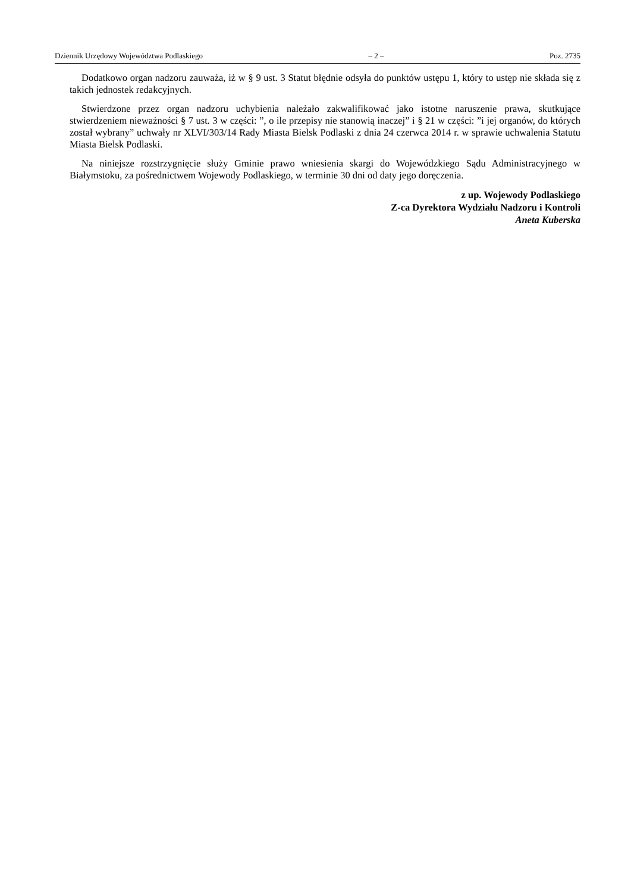Dziennik Urzędowy Województwa Podlaskiego – 2 – Poz. 2735
Dodatkowo organ nadzoru zauważa, iż w § 9 ust. 3 Statut błędnie odsyła do punktów ustępu 1, który to ustęp nie składa się z takich jednostek redakcyjnych.
Stwierdzone przez organ nadzoru uchybienia należało zakwalifikować jako istotne naruszenie prawa, skutkujące stwierdzeniem nieważności § 7 ust. 3 w części: ”, o ile przepisy nie stanowią inaczej” i § 21 w części: ”i jej organów, do których został wybrany” uchwały nr XLVI/303/14 Rady Miasta Bielsk Podlaski z dnia 24 czerwca 2014 r. w sprawie uchwalenia Statutu Miasta Bielsk Podlaski.
Na niniejsze rozstrzygnięcie służy Gminie prawo wniesienia skargi do Wojewódzkiego Sądu Administracyjnego w Białymstoku, za pośrednictwem Wojewody Podlaskiego, w terminie 30 dni od daty jego doręczenia.
z up. Wojewody Podlaskiego
Z-ca Dyrektora Wydziału Nadzoru i Kontroli
Aneta Kuberska